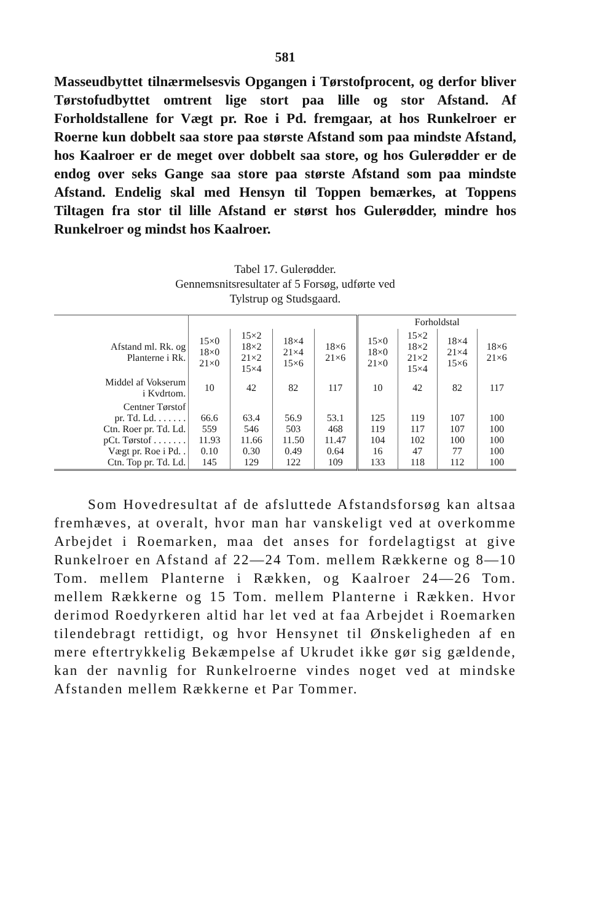581
Masseudbyttet tilnærmelsesvis Opgangen i Tørstofprocent, og derfor bliver Tørstofudbyttet omtrent lige stort paa lille og stor Afstand. Af Forholdstallene for Vægt pr. Roe i Pd. fremgaar, at hos Runkelroer er Roerne kun dobbelt saa store paa største Afstand som paa mindste Afstand, hos Kaalroer er de meget over dobbelt saa store, og hos Gulerødder er de endog over seks Gange saa store paa største Afstand som paa mindste Afstand. Endelig skal med Hensyn til Toppen bemærkes, at Toppens Tiltagen fra stor til lille Afstand er størst hos Gulerødder, mindre hos Runkelroer og mindst hos Kaalroer.
Tabel 17. Gulerødder.
Gennemsnitsresultater af 5 Forsøg, udførte ved
Tylstrup og Studsgaard.
| | | | | | Forholdstal | | | |
| Afstand ml. Rk. og Planterne i Rk. | 15×0 18×0 21×0 | 15×2 18×2 21×2 15×4 | 18×4 21×4 15×6 | 18×6 21×6 | 15×0 18×0 21×0 | 15×2 18×2 21×2 15×4 | 18×4 21×4 15×6 | 18×6 21×6 |
| Middel af Vokserum i Kvdrtom. | 10 | 42 | 82 | 117 | 10 | 42 | 82 | 117 |
| Centner Tørstof pr. Td. Ld. . . . . . . Ctn. Roer pr. Td. Ld. pCt. Tørstof . . . . . . . Vægt pr. Roe i Pd. . Ctn. Top pr. Td. Ld. | 66.6 559 11.93 0.10 145 | 63.4 546 11.66 0.30 129 | 56.9 503 11.50 0.49 122 | 53.1 468 11.47 0.64 109 | 125 119 104 16 133 | 119 117 102 47 118 | 107 107 100 77 112 | 100 100 100 100 100 |
Som Hovedresultat af de afsluttede Afstandsforsøg kan altsaa fremhæves, at overalt, hvor man har vanskeligt ved at overkomme Arbejdet i Roemarken, maa det anses for fordelagtigst at give Runkelroer en Afstand af 22—24 Tom. mellem Rækkerne og 8—10 Tom. mellem Planterne i Rækken, og Kaalroer 24—26 Tom. mellem Rækkerne og 15 Tom. mellem Planterne i Rækken. Hvor derimod Roedyrkeren altid har let ved at faa Arbejdet i Roemarken tilendebragt rettidigt, og hvor Hensynet til Ønskeligheden af en mere eftertrykkelig Bekæmpelse af Ukrudet ikke gør sig gældende, kan der navnlig for Runkelroerne vindes noget ved at mindske Afstanden mellem Rækkerne et Par Tommer.